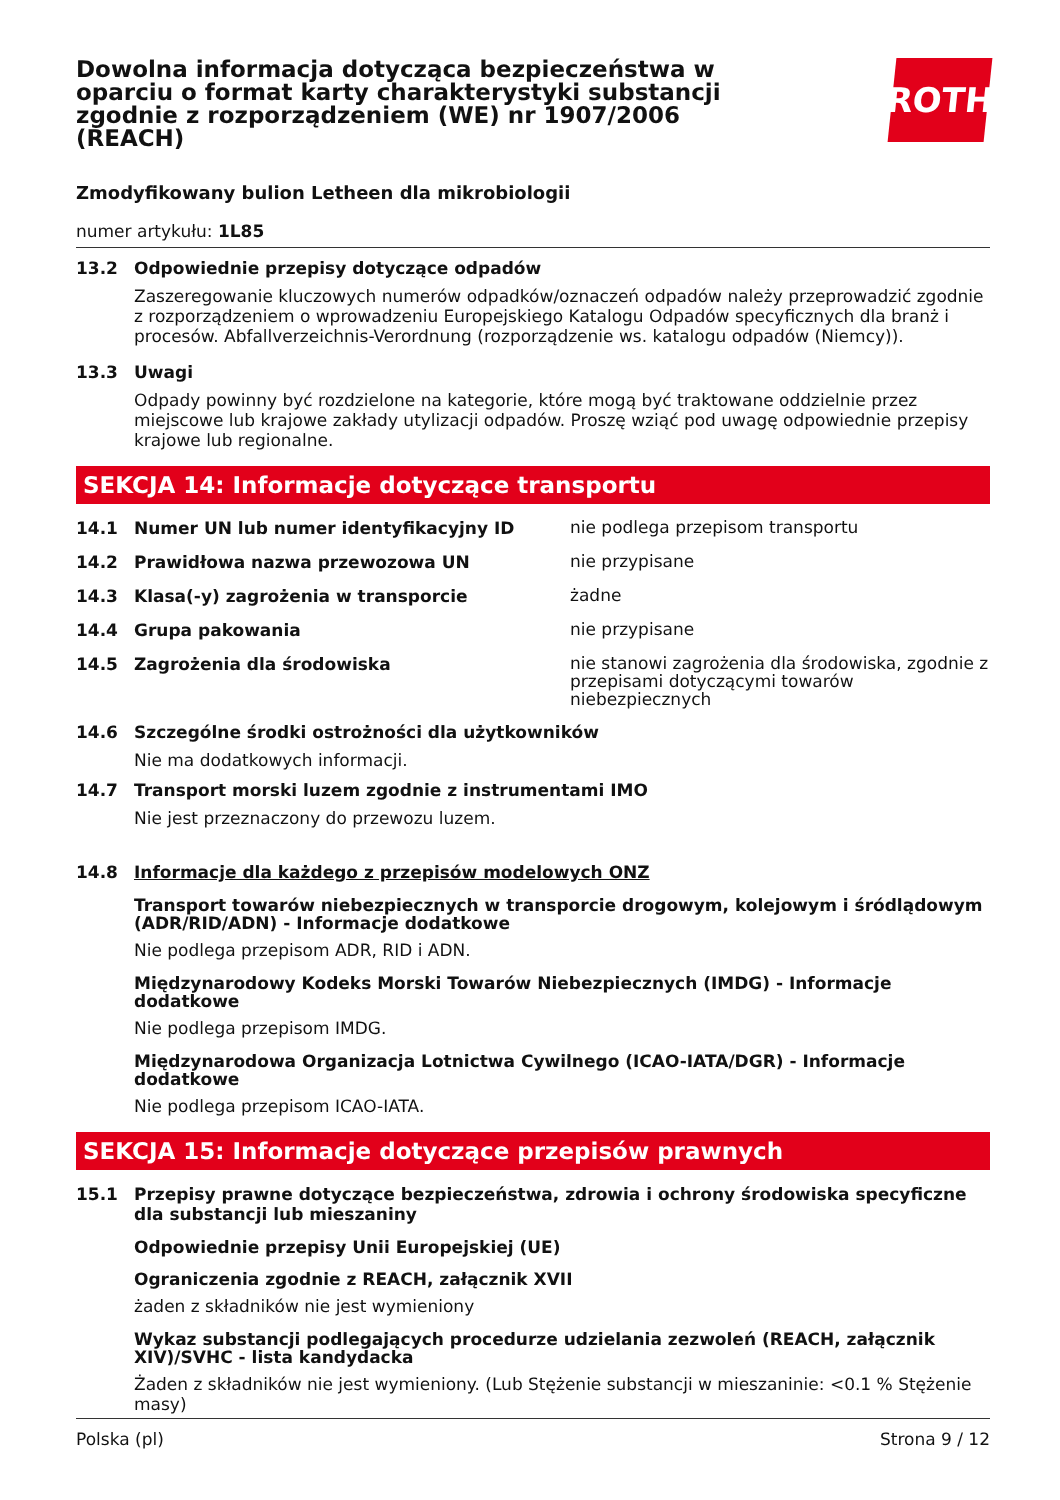Dowolna informacja dotycząca bezpieczeństwa w oparciu o format karty charakterystyki substancji zgodnie z rozporządzeniem (WE) nr 1907/2006 (REACH)
ROTH
Zmodyfikowany bulion Letheen dla mikrobiologii
numer artykułu: 1L85
13.2 Odpowiednie przepisy dotyczące odpadów
Zaszeregowanie kluczowych numerów odpadków/oznaczeń odpadów należy przeprowadzić zgodnie z rozporządzeniem o wprowadzeniu Europejskiego Katalogu Odpadów specyficznych dla branż i procesów. Abfallverzeichnis-Verordnung (rozporządzenie ws. katalogu odpadów (Niemcy)).
13.3 Uwagi
Odpady powinny być rozdzielone na kategorie, które mogą być traktowane oddzielnie przez miejscowe lub krajowe zakłady utylizacji odpadów. Proszę wziąć pod uwagę odpowiednie przepisy krajowe lub regionalne.
SEKCJA 14: Informacje dotyczące transportu
14.1 Numer UN lub numer identyfikacyjny ID nie podlega przepisom transportu
14.2 Prawidłowa nazwa przewozowa UN nie przypisane
14.3 Klasa(-y) zagrożenia w transporcie żadne
14.4 Grupa pakowania nie przypisane
14.5 Zagrożenia dla środowiska nie stanowi zagrożenia dla środowiska, zgodnie z przepisami dotyczącymi towarów niebezpiecznych
14.6 Szczególne środki ostrożności dla użytkowników
Nie ma dodatkowych informacji.
14.7 Transport morski luzem zgodnie z instrumentami IMO
Nie jest przeznaczony do przewozu luzem.
14.8 Informacje dla każdego z przepisów modelowych ONZ
Transport towarów niebezpiecznych w transporcie drogowym, kolejowym i śródlądowym (ADR/RID/ADN) - Informacje dodatkowe
Nie podlega przepisom ADR, RID i ADN.
Międzynarodowy Kodeks Morski Towarów Niebezpiecznych (IMDG) - Informacje dodatkowe
Nie podlega przepisom IMDG.
Międzynarodowa Organizacja Lotnictwa Cywilnego (ICAO-IATA/DGR) - Informacje dodatkowe
Nie podlega przepisom ICAO-IATA.
SEKCJA 15: Informacje dotyczące przepisów prawnych
15.1 Przepisy prawne dotyczące bezpieczeństwa, zdrowia i ochrony środowiska specyficzne dla substancji lub mieszaniny
Odpowiednie przepisy Unii Europejskiej (UE)
Ograniczenia zgodnie z REACH, załącznik XVII
żaden z składników nie jest wymieniony
Wykaz substancji podlegających procedurze udzielania zezwoleń (REACH, załącznik XIV)/SVHC - lista kandydacka
Żaden z składników nie jest wymieniony. (Lub Stężenie substancji w mieszaninie: <0.1 % Stężenie masy)
Polska (pl) Strona 9 / 12